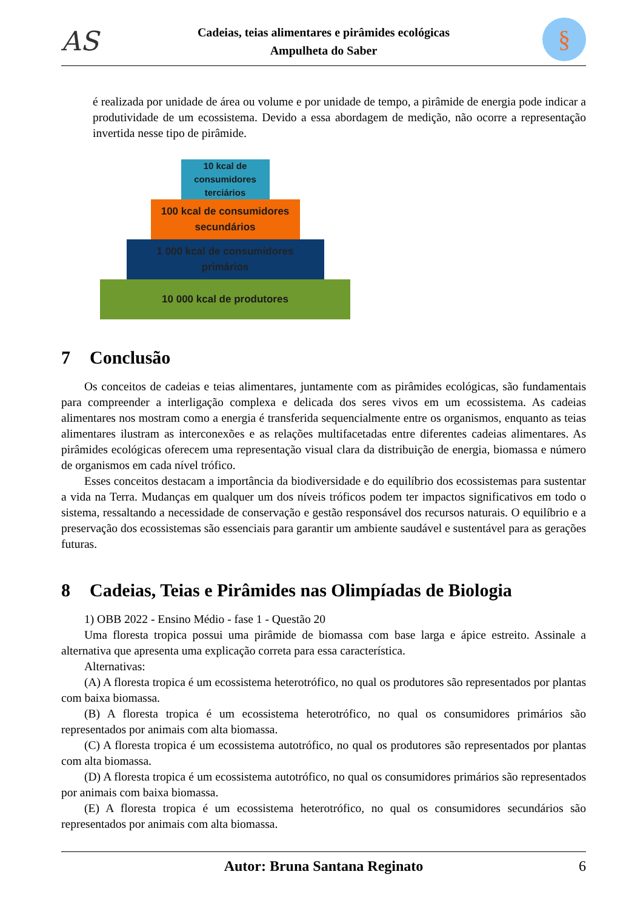AS
Cadeias, teias alimentares e pirâmides ecológicas
Ampulheta do Saber
§
é realizada por unidade de área ou volume e por unidade de tempo, a pirâmide de energia pode indicar a produtividade de um ecossistema. Devido a essa abordagem de medição, não ocorre a representação invertida nesse tipo de pirâmide.
10 kcal de
consumidores
terciários
100 kcal de consumidores
secundários
1 000 kcal de consumidores
primários
10 000 kcal de produtores
7 Conclusão
Os conceitos de cadeias e teias alimentares, juntamente com as pirâmides ecológicas, são fundamentais para compreender a interligação complexa e delicada dos seres vivos em um ecossistema. As cadeias alimentares nos mostram como a energia é transferida sequencialmente entre os organismos, enquanto as teias alimentares ilustram as interconexões e as relações multifacetadas entre diferentes cadeias alimentares. As pirâmides ecológicas oferecem uma representação visual clara da distribuição de energia, biomassa e número de organismos em cada nível trófico.
Esses conceitos destacam a importância da biodiversidade e do equilíbrio dos ecossistemas para sustentar a vida na Terra. Mudanças em qualquer um dos níveis tróficos podem ter impactos significativos em todo o sistema, ressaltando a necessidade de conservação e gestão responsável dos recursos naturais. O equilíbrio e a preservação dos ecossistemas são essenciais para garantir um ambiente saudável e sustentável para as gerações futuras.
8 Cadeias, Teias e Pirâmides nas Olimpíadas de Biologia
1) OBB 2022 - Ensino Médio - fase 1 - Questão 20
Uma floresta tropica possui uma pirâmide de biomassa com base larga e ápice estreito. Assinale a alternativa que apresenta uma explicação correta para essa característica.
Alternativas:
(A) A floresta tropica é um ecossistema heterotrófico, no qual os produtores são representados por plantas com baixa biomassa.
(B) A floresta tropica é um ecossistema heterotrófico, no qual os consumidores primários são representados por animais com alta biomassa.
(C) A floresta tropica é um ecossistema autotrófico, no qual os produtores são representados por plantas com alta biomassa.
(D) A floresta tropica é um ecossistema autotrófico, no qual os consumidores primários são representados por animais com baixa biomassa.
(E) A floresta tropica é um ecossistema heterotrófico, no qual os consumidores secundários são representados por animais com alta biomassa.
Autor: Bruna Santana Reginato 6